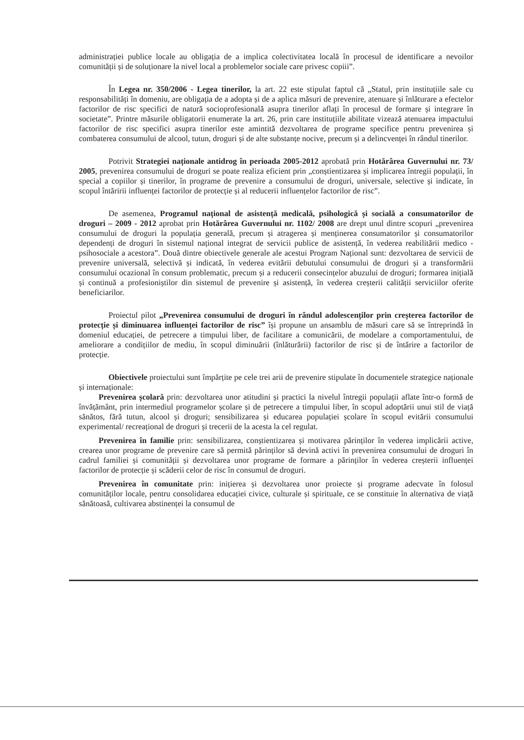administrației publice locale au obligația de a implica colectivitatea locală în procesul de identificare a nevoilor comunității și de soluționare la nivel local a problemelor sociale care privesc copiii”.
În Legea nr. 350/2006 - Legea tinerilor, la art. 22 este stipulat faptul că „Statul, prin instituțiile sale cu responsabilități în domeniu, are obligația de a adopta și de a aplica măsuri de prevenire, atenuare și înlăturare a efectelor factorilor de risc specifici de natură socioprofesională asupra tinerilor aflați în procesul de formare și integrare în societate”. Printre măsurile obligatorii enumerate la art. 26, prin care instituțiile abilitate vizează atenuarea impactului factorilor de risc specifici asupra tinerilor este amintită dezvoltarea de programe specifice pentru prevenirea și combaterea consumului de alcool, tutun, droguri și de alte substanțe nocive, precum și a delincvenței în rândul tinerilor.
Potrivit Strategiei naționale antidrog în perioada 2005-2012 aprobată prin Hotărârea Guvernului nr. 73/ 2005, prevenirea consumului de droguri se poate realiza eficient prin „conștientizarea și implicarea întregii populații, în special a copiilor și tinerilor, în programe de prevenire a consumului de droguri, universale, selective și indicate, în scopul întăririi influenței factorilor de protecție și al reducerii influențelor factorilor de risc”.
De asemenea, Programul național de asistență medicală, psihologică și socială a consumatorilor de droguri – 2009 - 2012 aprobat prin Hotărârea Guvernului nr. 1102/ 2008 are drept unul dintre scopuri „prevenirea consumului de droguri la populația generală, precum și atragerea și menținerea consumatorilor și consumatorilor dependenți de droguri în sistemul național integrat de servicii publice de asistență, în vederea reabilitării medico - psihosociale a acestora”. Două dintre obiectivele generale ale acestui Program Național sunt: dezvoltarea de servicii de prevenire universală, selectivă și indicată, în vederea evitării debutului consumului de droguri și a transformării consumului ocazional în consum problematic, precum și a reducerii consecințelor abuzului de droguri; formarea inițială și continuă a profesioniștilor din sistemul de prevenire și asistență, în vederea creșterii calității serviciilor oferite beneficiarilor.
Proiectul pilot „Prevenirea consumului de droguri în rândul adolescenților prin creșterea factorilor de protecție și diminuarea influenței factorilor de risc” își propune un ansamblu de măsuri care să se întreprindă în domeniul educației, de petrecere a timpului liber, de facilitare a comunicării, de modelare a comportamentului, de ameliorare a condițiilor de mediu, în scopul diminuării (înlăturării) factorilor de risc și de întărire a factorilor de protecție.
Obiectivele proiectului sunt împărțite pe cele trei arii de prevenire stipulate în documentele strategice naționale și internaționale:
Prevenirea școlară prin: dezvoltarea unor atitudini și practici la nivelul întregii populații aflate într-o formă de învățământ, prin intermediul programelor școlare și de petrecere a timpului liber, în scopul adoptării unui stil de viață sănătos, fără tutun, alcool și droguri; sensibilizarea și educarea populației școlare în scopul evitării consumului experimental/ recreațional de droguri și trecerii de la acesta la cel regulat.
Prevenirea în familie prin: sensibilizarea, conștientizarea și motivarea părinților în vederea implicării active, crearea unor programe de prevenire care să permită părinților să devină activi în prevenirea consumului de droguri în cadrul familiei și comunității și dezvoltarea unor programe de formare a părinților în vederea creșterii influenței factorilor de protecție și scăderii celor de risc în consumul de droguri.
Prevenirea în comunitate prin: inițierea și dezvoltarea unor proiecte și programe adecvate în folosul comunităților locale, pentru consolidarea educației civice, culturale și spirituale, ce se constituie în alternativa de viață sănătoasă, cultivarea abstinenței la consumul de